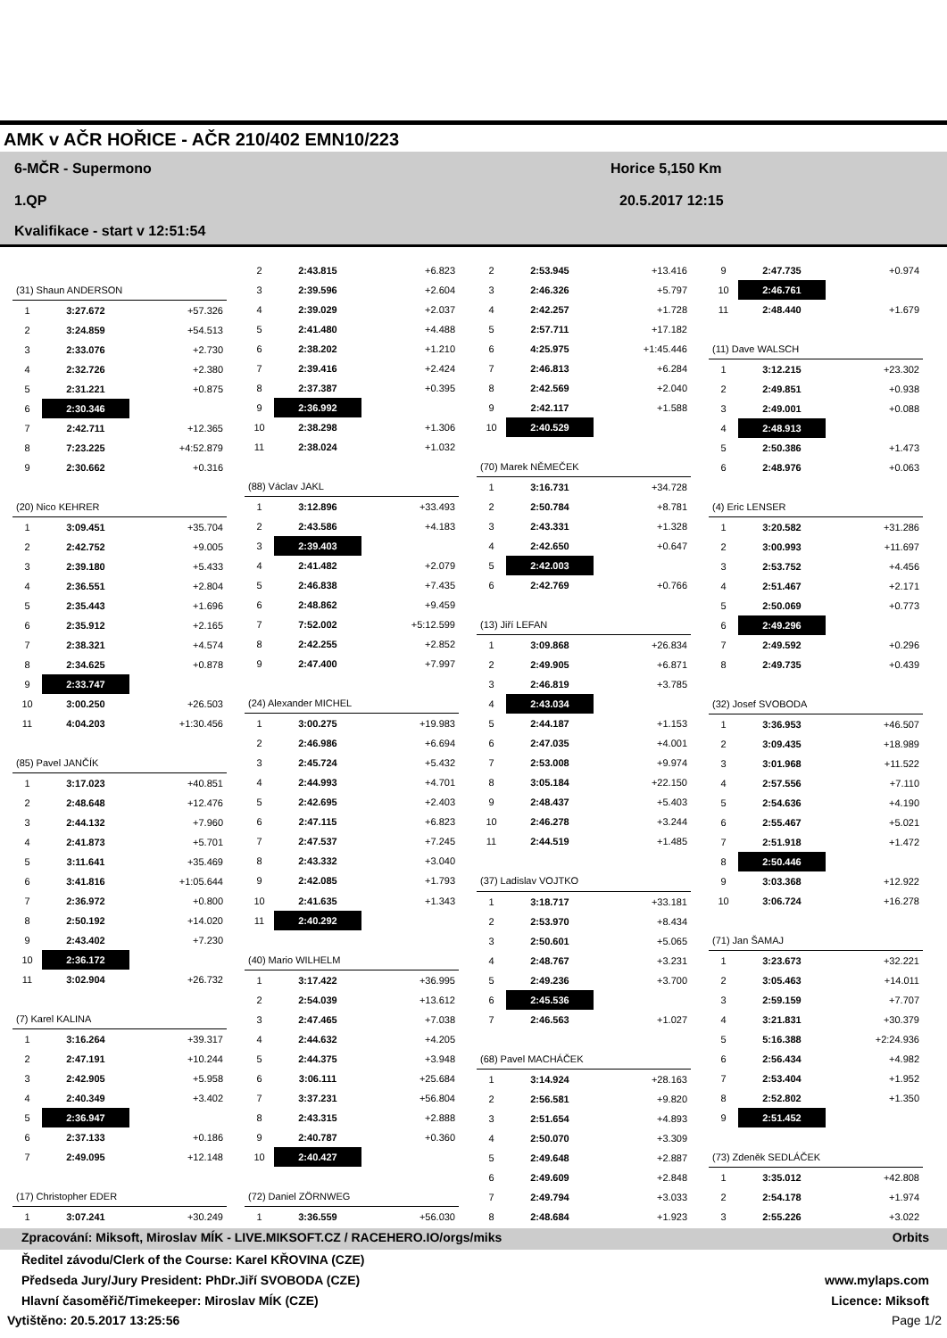AMK v AČR HOŘICE - AČR 210/402 EMN10/223
6-MČR - Supermono
1.QP
Kvalifikace - start v 12:51:54
Horice 5,150 Km
20.5.2017 12:15
| (31) Shaun ANDERSON | | |
| 1 | 3:27.672 | +57.326 |
| 2 | 3:24.859 | +54.513 |
| 3 | 2:33.076 | +2.730 |
| 4 | 2:32.726 | +2.380 |
| 5 | 2:31.221 | +0.875 |
| 6 | 2:30.346 | |
| 7 | 2:42.711 | +12.365 |
| 8 | 7:23.225 | +4:52.879 |
| 9 | 2:30.662 | +0.316 |
| (20) Nico KEHRER | | |
| 1 | 3:09.451 | +35.704 |
| 2 | 2:42.752 | +9.005 |
| 3 | 2:39.180 | +5.433 |
| 4 | 2:36.551 | +2.804 |
| 5 | 2:35.443 | +1.696 |
| 6 | 2:35.912 | +2.165 |
| 7 | 2:38.321 | +4.574 |
| 8 | 2:34.625 | +0.878 |
| 9 | 2:33.747 | |
| 10 | 3:00.250 | +26.503 |
| 11 | 4:04.203 | +1:30.456 |
| (85) Pavel JANČÍK | | |
| 1 | 3:17.023 | +40.851 |
| 2 | 2:48.648 | +12.476 |
| 3 | 2:44.132 | +7.960 |
| 4 | 2:41.873 | +5.701 |
| 5 | 3:11.641 | +35.469 |
| 6 | 3:41.816 | +1:05.644 |
| 7 | 2:36.972 | +0.800 |
| 8 | 2:50.192 | +14.020 |
| 9 | 2:43.402 | +7.230 |
| 10 | 2:36.172 | |
| 11 | 3:02.904 | +26.732 |
| (7) Karel KALINA | | |
| 1 | 3:16.264 | +39.317 |
| 2 | 2:47.191 | +10.244 |
| 3 | 2:42.905 | +5.958 |
| 4 | 2:40.349 | +3.402 |
| 5 | 2:36.947 | |
| 6 | 2:37.133 | +0.186 |
| 7 | 2:49.095 | +12.148 |
| (17) Christopher EDER | | |
| 1 | 3:07.241 | +30.249 |
| 2 | 2:43.815 | +6.823 |
| 3 | 2:39.596 | +2.604 |
| 4 | 2:39.029 | +2.037 |
| 5 | 2:41.480 | +4.488 |
| 6 | 2:38.202 | +1.210 |
| 7 | 2:39.416 | +2.424 |
| 8 | 2:37.387 | +0.395 |
| 9 | 2:36.992 | |
| 10 | 2:38.298 | +1.306 |
| 11 | 2:38.024 | +1.032 |
| (88) Václav JAKL | | |
| 1 | 3:12.896 | +33.493 |
| 2 | 2:43.586 | +4.183 |
| 3 | 2:39.403 | |
| 4 | 2:41.482 | +2.079 |
| 5 | 2:46.838 | +7.435 |
| 6 | 2:48.862 | +9.459 |
| 7 | 7:52.002 | +5:12.599 |
| 8 | 2:42.255 | +2.852 |
| 9 | 2:47.400 | +7.997 |
| (24) Alexander MICHEL | | |
| 1 | 3:00.275 | +19.983 |
| 2 | 2:46.986 | +6.694 |
| 3 | 2:45.724 | +5.432 |
| 4 | 2:44.993 | +4.701 |
| 5 | 2:42.695 | +2.403 |
| 6 | 2:47.115 | +6.823 |
| 7 | 2:47.537 | +7.245 |
| 8 | 2:43.332 | +3.040 |
| 9 | 2:42.085 | +1.793 |
| 10 | 2:41.635 | +1.343 |
| 11 | 2:40.292 | |
| (40) Mario WILHELM | | |
| 1 | 3:17.422 | +36.995 |
| 2 | 2:54.039 | +13.612 |
| 3 | 2:47.465 | +7.038 |
| 4 | 2:44.632 | +4.205 |
| 5 | 2:44.375 | +3.948 |
| 6 | 3:06.111 | +25.684 |
| 7 | 3:37.231 | +56.804 |
| 8 | 2:43.315 | +2.888 |
| 9 | 2:40.787 | +0.360 |
| 10 | 2:40.427 | |
| (72) Daniel ZÖRNWEG | | |
| 1 | 3:36.559 | +56.030 |
| 2 | 2:53.945 | +13.416 |
| 3 | 2:46.326 | +5.797 |
| 4 | 2:42.257 | +1.728 |
| 5 | 2:57.711 | +17.182 |
| 6 | 4:25.975 | +1:45.446 |
| 7 | 2:46.813 | +6.284 |
| 8 | 2:42.569 | +2.040 |
| 9 | 2:42.117 | +1.588 |
| 10 | 2:40.529 | |
| (70) Marek NĚMEČEK | | |
| 1 | 3:16.731 | +34.728 |
| 2 | 2:50.784 | +8.781 |
| 3 | 2:43.331 | +1.328 |
| 4 | 2:42.650 | +0.647 |
| 5 | 2:42.003 | |
| 6 | 2:42.769 | +0.766 |
| (13) Jiří LEFAN | | |
| 1 | 3:09.868 | +26.834 |
| 2 | 2:49.905 | +6.871 |
| 3 | 2:46.819 | +3.785 |
| 4 | 2:43.034 | |
| 5 | 2:44.187 | +1.153 |
| 6 | 2:47.035 | +4.001 |
| 7 | 2:53.008 | +9.974 |
| 8 | 3:05.184 | +22.150 |
| 9 | 2:48.437 | +5.403 |
| 10 | 2:46.278 | +3.244 |
| 11 | 2:44.519 | +1.485 |
| (37) Ladislav VOJTKO | | |
| 1 | 3:18.717 | +33.181 |
| 2 | 2:53.970 | +8.434 |
| 3 | 2:50.601 | +5.065 |
| 4 | 2:48.767 | +3.231 |
| 5 | 2:49.236 | +3.700 |
| 6 | 2:45.536 | |
| 7 | 2:46.563 | +1.027 |
| (68) Pavel MACHÁČEK | | |
| 1 | 3:14.924 | +28.163 |
| 2 | 2:56.581 | +9.820 |
| 3 | 2:51.654 | +4.893 |
| 4 | 2:50.070 | +3.309 |
| 5 | 2:49.648 | +2.887 |
| 6 | 2:49.609 | +2.848 |
| 7 | 2:49.794 | +3.033 |
| 8 | 2:48.684 | +1.923 |
| 9 | 2:47.735 | +0.974 |
| 10 | 2:46.761 | |
| 11 | 2:48.440 | +1.679 |
| (11) Dave WALSCH | | |
| 1 | 3:12.215 | +23.302 |
| 2 | 2:49.851 | +0.938 |
| 3 | 2:49.001 | +0.088 |
| 4 | 2:48.913 | |
| 5 | 2:50.386 | +1.473 |
| 6 | 2:48.976 | +0.063 |
| (4) Eric LENSER | | |
| 1 | 3:20.582 | +31.286 |
| 2 | 3:00.993 | +11.697 |
| 3 | 2:53.752 | +4.456 |
| 4 | 2:51.467 | +2.171 |
| 5 | 2:50.069 | +0.773 |
| 6 | 2:49.296 | |
| 7 | 2:49.592 | +0.296 |
| 8 | 2:49.735 | +0.439 |
| (32) Josef SVOBODA | | |
| 1 | 3:36.953 | +46.507 |
| 2 | 3:09.435 | +18.989 |
| 3 | 3:01.968 | +11.522 |
| 4 | 2:57.556 | +7.110 |
| 5 | 2:54.636 | +4.190 |
| 6 | 2:55.467 | +5.021 |
| 7 | 2:51.918 | +1.472 |
| 8 | 2:50.446 | |
| 9 | 3:03.368 | +12.922 |
| 10 | 3:06.724 | +16.278 |
| (71) Jan ŠAMAJ | | |
| 1 | 3:23.673 | +32.221 |
| 2 | 3:05.463 | +14.011 |
| 3 | 2:59.159 | +7.707 |
| 4 | 3:21.831 | +30.379 |
| 5 | 5:16.388 | +2:24.936 |
| 6 | 2:56.434 | +4.982 |
| 7 | 2:53.404 | +1.952 |
| 8 | 2:52.802 | +1.350 |
| 9 | 2:51.452 | |
| (73) Zdeněk SEDLÁČEK | | |
| 1 | 3:35.012 | +42.808 |
| 2 | 2:54.178 | +1.974 |
| 3 | 2:55.226 | +3.022 |
Zpracování: Miksoft, Miroslav MÍK - LIVE.MIKSOFT.CZ / RACEHERO.IO/orgs/miks Orbits
Ředitel závodu/Clerk of the Course: Karel KŘOVINA (CZE)
Předseda Jury/Jury President: PhDr.Jiří SVOBODA (CZE) www.mylaps.com
Hlavní časoměřič/Timekeeper: Miroslav MÍK (CZE) Licence: Miksoft
Vytištěno: 20.5.2017 13:25:56 Page 1/2